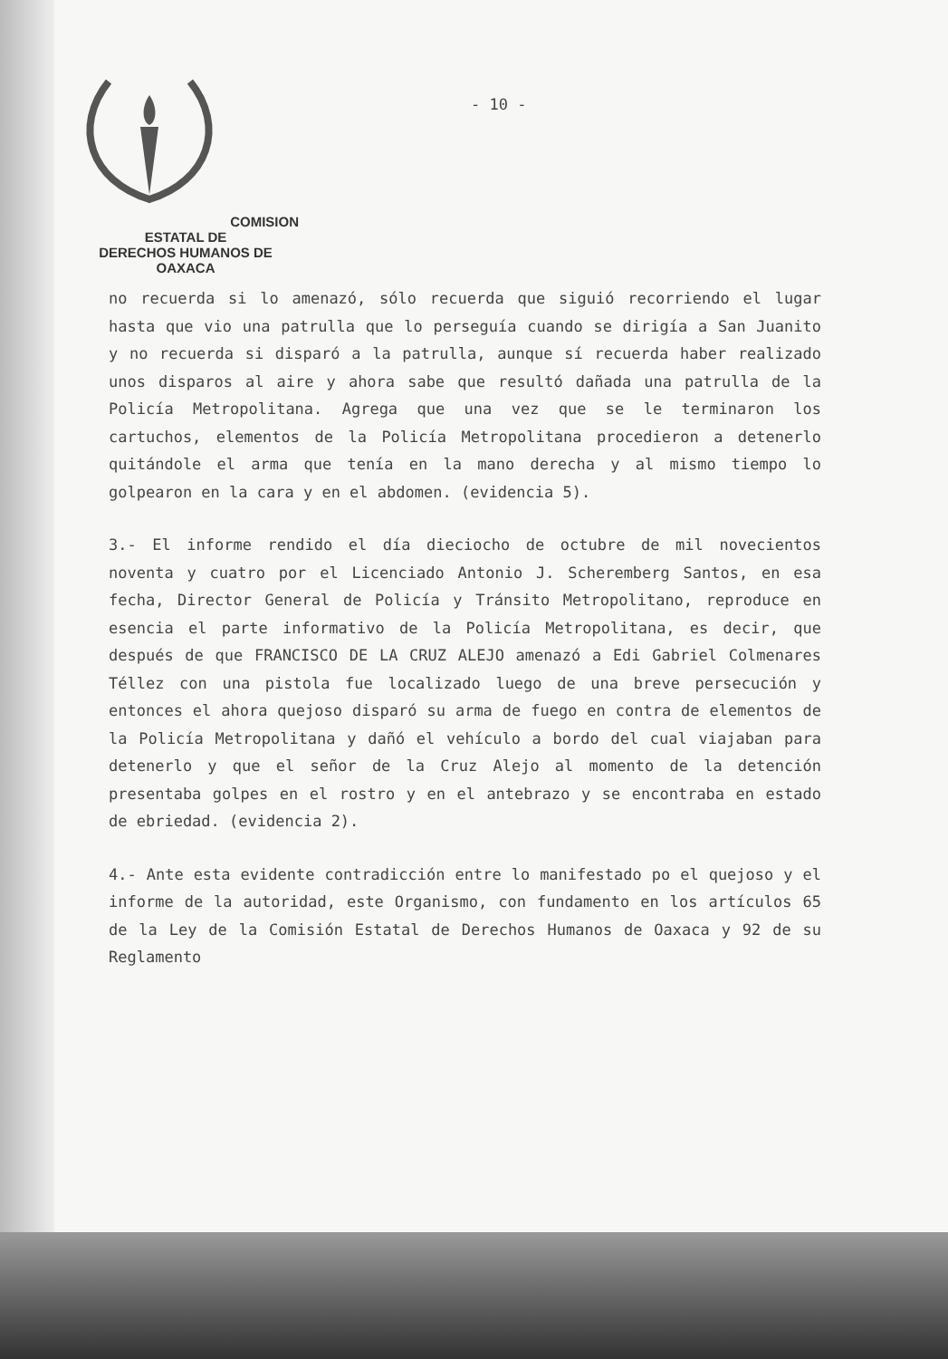COMISION ESTATAL DE
DERECHOS HUMANOS DE OAXACA
- 10 -
no recuerda si lo amenazó, sólo recuerda que siguió recorriendo el lugar hasta que vio una patrulla que lo perseguía cuando se dirigía a San Juanito y no recuerda si disparó a la patrulla, aunque sí recuerda haber realizado unos disparos al aire y ahora sabe que resultó dañada una patrulla de la Policía Metropolitana. Agrega que una vez que se le terminaron los cartuchos, elementos de la Policía Metropolitana procedieron a detenerlo quitándole el arma que tenía en la mano derecha y al mismo tiempo lo golpearon en la cara y en el abdomen. (evidencia 5).
3.- El informe rendido el día dieciocho de octubre de mil novecientos noventa y cuatro por el Licenciado Antonio J. Scheremberg Santos, en esa fecha, Director General de Policía y Tránsito Metropolitano, reproduce en esencia el parte informativo de la Policía Metropolitana, es decir, que después de que FRANCISCO DE LA CRUZ ALEJO amenazó a Edi Gabriel Colmenares Téllez con una pistola fue localizado luego de una breve persecución y entonces el ahora quejoso disparó su arma de fuego en contra de elementos de la Policía Metropolitana y dañó el vehículo a bordo del cual viajaban para detenerlo y que el señor de la Cruz Alejo al momento de la detención presentaba golpes en el rostro y en el antebrazo y se encontraba en estado de ebriedad. (evidencia 2).
4.- Ante esta evidente contradicción entre lo manifestado po el quejoso y el informe de la autoridad, este Organismo, con fundamento en los artículos 65 de la Ley de la Comisión Estatal de Derechos Humanos de Oaxaca y 92 de su Reglamento